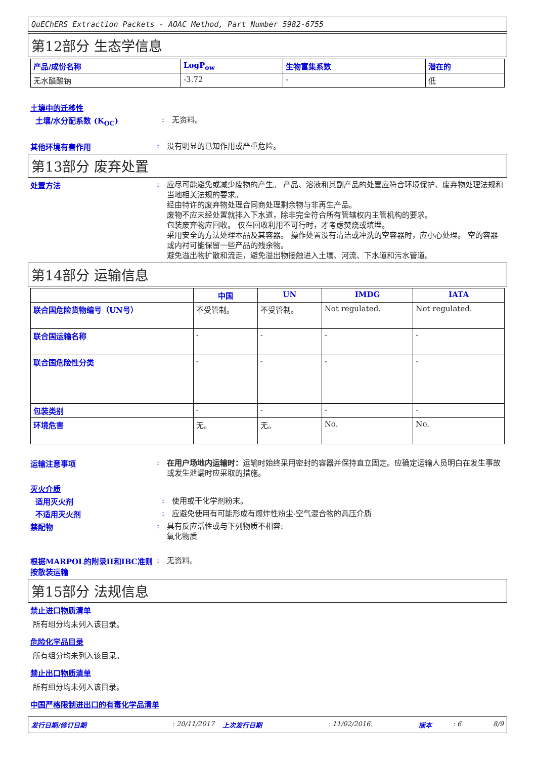QuEChERS Extraction Packets - AOAC Method, Part Number 5982-6755
第12部分 生态学信息
| 产品/成份名称 | LogP<sub>ow</sub> | 生物富集系数 | 潜在的 |
| --- | --- | --- | --- |
| 无水醋酸钠 | -3.72 | - | 低 |
土壤中的迁移性
土壤/水分配系数 (K<sub>OC</sub>) :
无资料。
其他环境有害作用 :
没有明显的已知作用或严重危险。
第13部分 废弃处置
处置方法 :
应尽可能避免或减少废物的产生。 产品、溶液和其副产品的处置应符合环境保护、废弃物处理法规和当地相关法规的要求。
经由特许的废弃物处理合同商处理剩余物与非再生产品。
废物不应未经处置就排入下水道，除非完全符合所有管辖权内主管机构的要求。
包装废弃物应回收。 仅在回收利用不可行时，才考虑焚烧或填埋。
采用安全的方法处理本品及其容器。 操作处置没有清洁或冲洗的空容器时，应小心处理。 空的容器或内衬可能保留一些产品的残余物。
避免溢出物扩散和流走，避免溢出物接触进入土壤、河流、下水道和污水管道。
第14部分 运输信息
| | 中国 | UN | IMDG | IATA |
| --- | --- | --- | --- | --- |
| 联合国危险货物编号（UN号） | 不受管制。 | 不受管制。 | Not regulated. | Not regulated. |
| 联合国运输名称 | - | - | - | - |
| 联合国危险性分类 | - | - | - | - |
| 包装类别 | - | - | - | - |
| 环境危害 | 无。 | 无。 | No. | No. |
运输注意事项 :
在用户场地内运输时：运输时始终采用密封的容器并保持直立固定。应确定运输人员明白在发生事故或发生泄漏时应采取的措施。
灭火介质
适用灭火剂 :
使用或干化学剂粉末。
不适用灭火剂 :
应避免使用有可能形成有爆炸性粉尘-空气混合物的高压介质
禁配物 :
具有反应活性或与下列物质不相容:
氧化物质
根据MARPOL的附录II和IBC准则按散装运输
:
无资料。
第15部分 法规信息
禁止进口物质清单
所有组分均未列入该目录。
危险化学品目录
所有组分均未列入该目录。
禁止出口物质清单
所有组分均未列入该目录。
中国严格限制进出口的有毒化学品清单
发行日期/修订日期: 20/11/2017 上次发行日期: 11/02/2016. 版本: 6 8/9